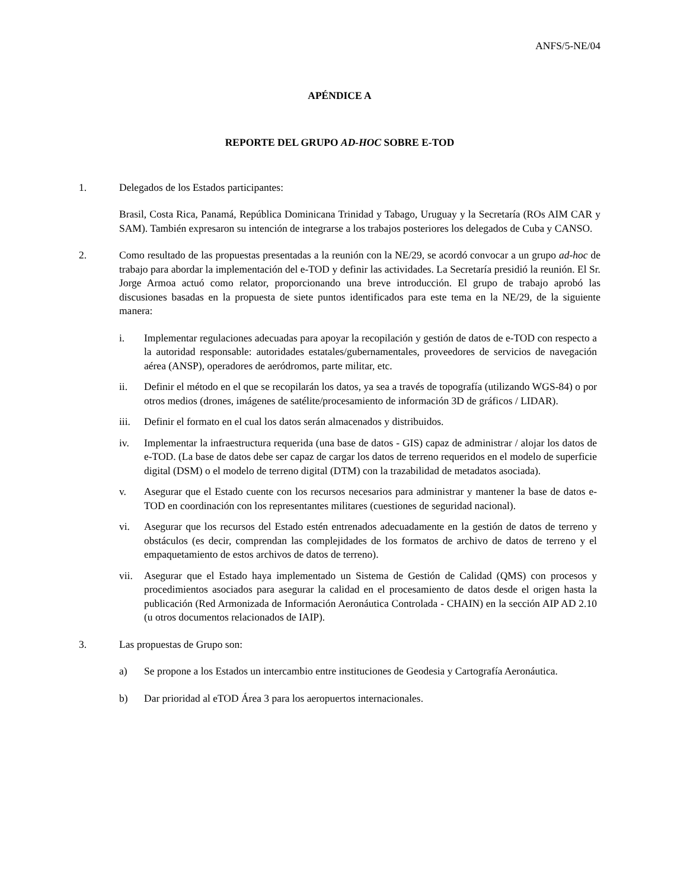ANFS/5-NE/04
APÉNDICE A
REPORTE DEL GRUPO AD-HOC SOBRE E-TOD
1. Delegados de los Estados participantes:
Brasil, Costa Rica, Panamá, República Dominicana Trinidad y Tabago, Uruguay y la Secretaría (ROs AIM CAR y SAM). También expresaron su intención de integrarse a los trabajos posteriores los delegados de Cuba y CANSO.
2. Como resultado de las propuestas presentadas a la reunión con la NE/29, se acordó convocar a un grupo ad-hoc de trabajo para abordar la implementación del e-TOD y definir las actividades. La Secretaría presidió la reunión. El Sr. Jorge Armoa actuó como relator, proporcionando una breve introducción. El grupo de trabajo aprobó las discusiones basadas en la propuesta de siete puntos identificados para este tema en la NE/29, de la siguiente manera:
i. Implementar regulaciones adecuadas para apoyar la recopilación y gestión de datos de e-TOD con respecto a la autoridad responsable: autoridades estatales/gubernamentales, proveedores de servicios de navegación aérea (ANSP), operadores de aeródromos, parte militar, etc.
ii. Definir el método en el que se recopilarán los datos, ya sea a través de topografía (utilizando WGS-84) o por otros medios (drones, imágenes de satélite/procesamiento de información 3D de gráficos / LIDAR).
iii. Definir el formato en el cual los datos serán almacenados y distribuidos.
iv. Implementar la infraestructura requerida (una base de datos - GIS) capaz de administrar / alojar los datos de e-TOD. (La base de datos debe ser capaz de cargar los datos de terreno requeridos en el modelo de superficie digital (DSM) o el modelo de terreno digital (DTM) con la trazabilidad de metadatos asociada).
v. Asegurar que el Estado cuente con los recursos necesarios para administrar y mantener la base de datos e-TOD en coordinación con los representantes militares (cuestiones de seguridad nacional).
vi. Asegurar que los recursos del Estado estén entrenados adecuadamente en la gestión de datos de terreno y obstáculos (es decir, comprendan las complejidades de los formatos de archivo de datos de terreno y el empaquetamiento de estos archivos de datos de terreno).
vii. Asegurar que el Estado haya implementado un Sistema de Gestión de Calidad (QMS) con procesos y procedimientos asociados para asegurar la calidad en el procesamiento de datos desde el origen hasta la publicación (Red Armonizada de Información Aeronáutica Controlada - CHAIN) en la sección AIP AD 2.10 (u otros documentos relacionados de IAIP).
3. Las propuestas de Grupo son:
a) Se propone a los Estados un intercambio entre instituciones de Geodesia y Cartografía Aeronáutica.
b) Dar prioridad al eTOD Área 3 para los aeropuertos internacionales.